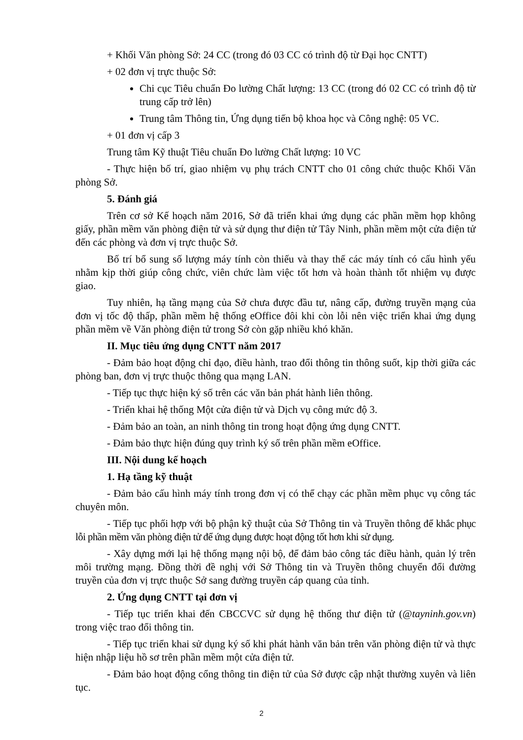+ Khối Văn phòng Sở: 24 CC (trong đó 03 CC có trình độ từ Đại học CNTT)
+ 02 đơn vị trực thuộc Sở:
Chi cục Tiêu chuẩn Đo lường Chất lượng: 13 CC (trong đó 02 CC có trình độ từ trung cấp trở lên)
Trung tâm Thông tin, Ứng dụng tiến bộ khoa học và Công nghệ: 05 VC.
+ 01 đơn vị cấp 3
Trung tâm Kỹ thuật Tiêu chuẩn Đo lường Chất lượng: 10 VC
- Thực hiện bố trí, giao nhiệm vụ phụ trách CNTT cho 01 công chức thuộc Khối Văn phòng Sở.
5. Đánh giá
Trên cơ sở Kế hoạch năm 2016, Sở đã triển khai ứng dụng các phần mềm họp không giấy, phần mềm văn phòng điện tử và sử dụng thư điện tử Tây Ninh, phần mềm một cửa điện tử đến các phòng và đơn vị trực thuộc Sở.
Bố trí bổ sung số lượng máy tính còn thiếu và thay thế các máy tính có cấu hình yếu nhằm kịp thời giúp công chức, viên chức làm việc tốt hơn và hoàn thành tốt nhiệm vụ được giao.
Tuy nhiên, hạ tầng mạng của Sở chưa được đầu tư, nâng cấp, đường truyền mạng của đơn vị tốc độ thấp, phần mềm hệ thống eOffice đôi khi còn lỗi nên việc triển khai ứng dụng phần mềm về Văn phòng điện tử trong Sở còn gặp nhiều khó khăn.
II. Mục tiêu ứng dụng CNTT năm 2017
- Đảm bảo hoạt động chỉ đạo, điều hành, trao đổi thông tin thông suốt, kịp thời giữa các phòng ban, đơn vị trực thuộc thông qua mạng LAN.
- Tiếp tục thực hiện ký số trên các văn bản phát hành liên thông.
- Triển khai hệ thống Một cửa điện tử và Dịch vụ công mức độ 3.
- Đảm bảo an toàn, an ninh thông tin trong hoạt động ứng dụng CNTT.
- Đảm bảo thực hiện đúng quy trình ký số trên phần mềm eOffice.
III. Nội dung kế hoạch
1. Hạ tầng kỹ thuật
- Đảm bảo cấu hình máy tính trong đơn vị có thể chạy các phần mềm phục vụ công tác chuyên môn.
- Tiếp tục phối hợp với bộ phận kỹ thuật của Sở Thông tin và Truyền thông để khắc phục lỗi phần mềm văn phòng điện tử để ứng dụng được hoạt động tốt hơn khi sử dụng.
- Xây dựng mới lại hệ thống mạng nội bộ, để đảm bảo công tác điều hành, quản lý trên môi trường mạng. Đồng thời đề nghị với Sở Thông tin và Truyền thông chuyển đổi đường truyền của đơn vị trực thuộc Sở sang đường truyền cáp quang của tỉnh.
2. Ứng dụng CNTT tại đơn vị
- Tiếp tục triển khai đến CBCCVC sử dụng hệ thống thư điện tử (@tayninh.gov.vn) trong việc trao đổi thông tin.
- Tiếp tục triển khai sử dụng ký số khi phát hành văn bản trên văn phòng điện tử và thực hiện nhập liệu hồ sơ trên phần mềm một cửa điện tử.
- Đảm bảo hoạt động cổng thông tin điện tử của Sở được cập nhật thường xuyên và liên tục.
2